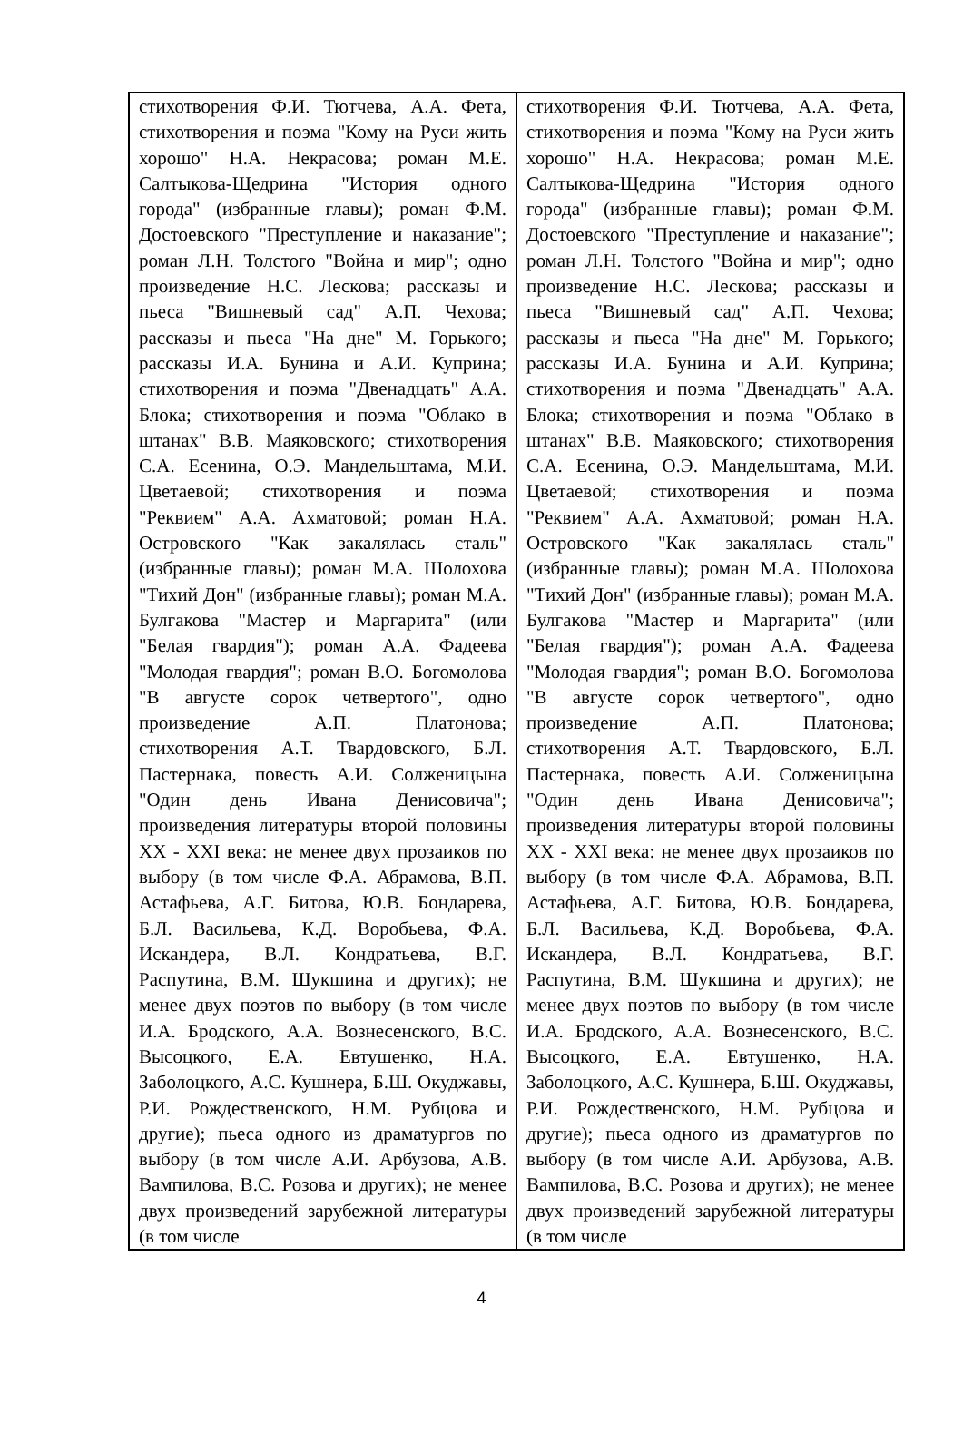| стихотворения Ф.И. Тютчева, А.А. Фета, стихотворения и поэма "Кому на Руси жить хорошо" Н.А. Некрасова; роман М.Е. Салтыкова-Щедрина "История одного города" (избранные главы); роман Ф.М. Достоевского "Преступление и наказание"; роман Л.Н. Толстого "Война и мир"; одно произведение Н.С. Лескова; рассказы и пьеса "Вишневый сад" А.П. Чехова; рассказы и пьеса "На дне" М. Горького; рассказы И.А. Бунина и А.И. Куприна; стихотворения и поэма "Двенадцать" А.А. Блока; стихотворения и поэма "Облако в штанах" В.В. Маяковского; стихотворения С.А. Есенина, О.Э. Мандельштама, М.И. Цветаевой; стихотворения и поэма "Реквием" А.А. Ахматовой; роман Н.А. Островского "Как закалялась сталь" (избранные главы); роман М.А. Шолохова "Тихий Дон" (избранные главы); роман М.А. Булгакова "Мастер и Маргарита" (или "Белая гвардия"); роман А.А. Фадеева "Молодая гвардия"; роман В.О. Богомолова "В августе сорок четвертого", одно произведение А.П. Платонова; стихотворения А.Т. Твардовского, Б.Л. Пастернака, повесть А.И. Солженицына "Один день Ивана Денисовича"; произведения литературы второй половины XX - XXI века: не менее двух прозаиков по выбору (в том числе Ф.А. Абрамова, В.П. Астафьева, А.Г. Битова, Ю.В. Бондарева, Б.Л. Васильева, К.Д. Воробьева, Ф.А. Искандера, В.Л. Кондратьева, В.Г. Распутина, В.М. Шукшина и других); не менее двух поэтов по выбору (в том числе И.А. Бродского, А.А. Вознесенского, В.С. Высоцкого, Е.А. Евтушенко, Н.А. Заболоцкого, А.С. Кушнера, Б.Ш. Окуджавы, Р.И. Рождественского, Н.М. Рубцова и другие); пьеса одного из драматургов по выбору (в том числе А.И. Арбузова, А.В. Вампилова, В.С. Розова и других); не менее двух произведений зарубежной литературы (в том числе | стихотворения Ф.И. Тютчева, А.А. Фета, стихотворения и поэма "Кому на Руси жить хорошо" Н.А. Некрасова; роман М.Е. Салтыкова-Щедрина "История одного города" (избранные главы); роман Ф.М. Достоевского "Преступление и наказание"; роман Л.Н. Толстого "Война и мир"; одно произведение Н.С. Лескова; рассказы и пьеса "Вишневый сад" А.П. Чехова; рассказы и пьеса "На дне" М. Горького; рассказы И.А. Бунина и А.И. Куприна; стихотворения и поэма "Двенадцать" А.А. Блока; стихотворения и поэма "Облако в штанах" В.В. Маяковского; стихотворения С.А. Есенина, О.Э. Мандельштама, М.И. Цветаевой; стихотворения и поэма "Реквием" А.А. Ахматовой; роман Н.А. Островского "Как закалялась сталь" (избранные главы); роман М.А. Шолохова "Тихий Дон" (избранные главы); роман М.А. Булгакова "Мастер и Маргарита" (или "Белая гвардия"); роман А.А. Фадеева "Молодая гвардия"; роман В.О. Богомолова "В августе сорок четвертого", одно произведение А.П. Платонова; стихотворения А.Т. Твардовского, Б.Л. Пастернака, повесть А.И. Солженицына "Один день Ивана Денисовича"; произведения литературы второй половины XX - XXI века: не менее двух прозаиков по выбору (в том числе Ф.А. Абрамова, В.П. Астафьева, А.Г. Битова, Ю.В. Бондарева, Б.Л. Васильева, К.Д. Воробьева, Ф.А. Искандера, В.Л. Кондратьева, В.Г. Распутина, В.М. Шукшина и других); не менее двух поэтов по выбору (в том числе И.А. Бродского, А.А. Вознесенского, В.С. Высоцкого, Е.А. Евтушенко, Н.А. Заболоцкого, А.С. Кушнера, Б.Ш. Окуджавы, Р.И. Рождественского, Н.М. Рубцова и другие); пьеса одного из драматургов по выбору (в том числе А.И. Арбузова, А.В. Вампилова, В.С. Розова и других); не менее двух произведений зарубежной литературы (в том числе |
4